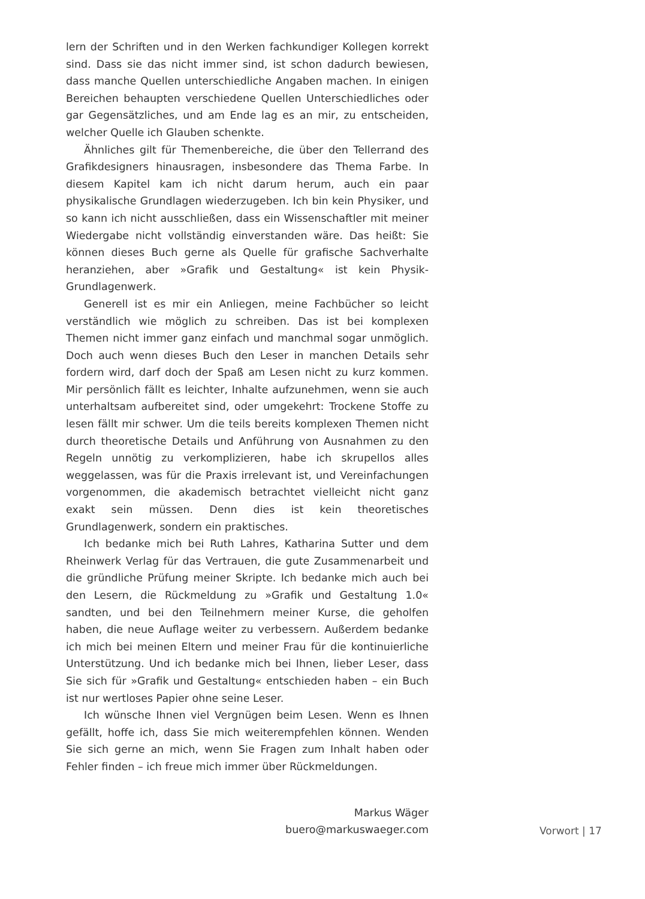lern der Schriften und in den Werken fachkundiger Kollegen korrekt sind. Dass sie das nicht immer sind, ist schon dadurch bewiesen, dass manche Quellen unterschiedliche Angaben machen. In einigen Bereichen behaupten verschiedene Quellen Unterschiedliches oder gar Gegensätzliches, und am Ende lag es an mir, zu entscheiden, welcher Quelle ich Glauben schenkte.
Ähnliches gilt für Themenbereiche, die über den Tellerrand des Grafikdesigners hinausragen, insbesondere das Thema Farbe. In diesem Kapitel kam ich nicht darum herum, auch ein paar physikalische Grundlagen wiederzugeben. Ich bin kein Physiker, und so kann ich nicht ausschließen, dass ein Wissenschaftler mit meiner Wiedergabe nicht vollständig einverstanden wäre. Das heißt: Sie können dieses Buch gerne als Quelle für grafische Sachverhalte heranziehen, aber »Grafik und Gestaltung« ist kein Physik-Grundlagenwerk.
Generell ist es mir ein Anliegen, meine Fachbücher so leicht verständlich wie möglich zu schreiben. Das ist bei komplexen Themen nicht immer ganz einfach und manchmal sogar unmöglich. Doch auch wenn dieses Buch den Leser in manchen Details sehr fordern wird, darf doch der Spaß am Lesen nicht zu kurz kommen. Mir persönlich fällt es leichter, Inhalte aufzunehmen, wenn sie auch unterhaltsam aufbereitet sind, oder umgekehrt: Trockene Stoffe zu lesen fällt mir schwer. Um die teils bereits komplexen Themen nicht durch theoretische Details und Anführung von Ausnahmen zu den Regeln unnötig zu verkomplizieren, habe ich skrupellos alles weggelassen, was für die Praxis irrelevant ist, und Vereinfachungen vorgenommen, die akademisch betrachtet vielleicht nicht ganz exakt sein müssen. Denn dies ist kein theoretisches Grundlagenwerk, sondern ein praktisches.
Ich bedanke mich bei Ruth Lahres, Katharina Sutter und dem Rheinwerk Verlag für das Vertrauen, die gute Zusammenarbeit und die gründliche Prüfung meiner Skripte. Ich bedanke mich auch bei den Lesern, die Rückmeldung zu »Grafik und Gestaltung 1.0« sandten, und bei den Teilnehmern meiner Kurse, die geholfen haben, die neue Auflage weiter zu verbessern. Außerdem bedanke ich mich bei meinen Eltern und meiner Frau für die kontinuierliche Unterstützung. Und ich bedanke mich bei Ihnen, lieber Leser, dass Sie sich für »Grafik und Gestaltung« entschieden haben – ein Buch ist nur wertloses Papier ohne seine Leser.
Ich wünsche Ihnen viel Vergnügen beim Lesen. Wenn es Ihnen gefällt, hoffe ich, dass Sie mich weiterempfehlen können. Wenden Sie sich gerne an mich, wenn Sie Fragen zum Inhalt haben oder Fehler finden – ich freue mich immer über Rückmeldungen.
Markus Wäger
buero@markuswaeger.com
Vorwort | 17